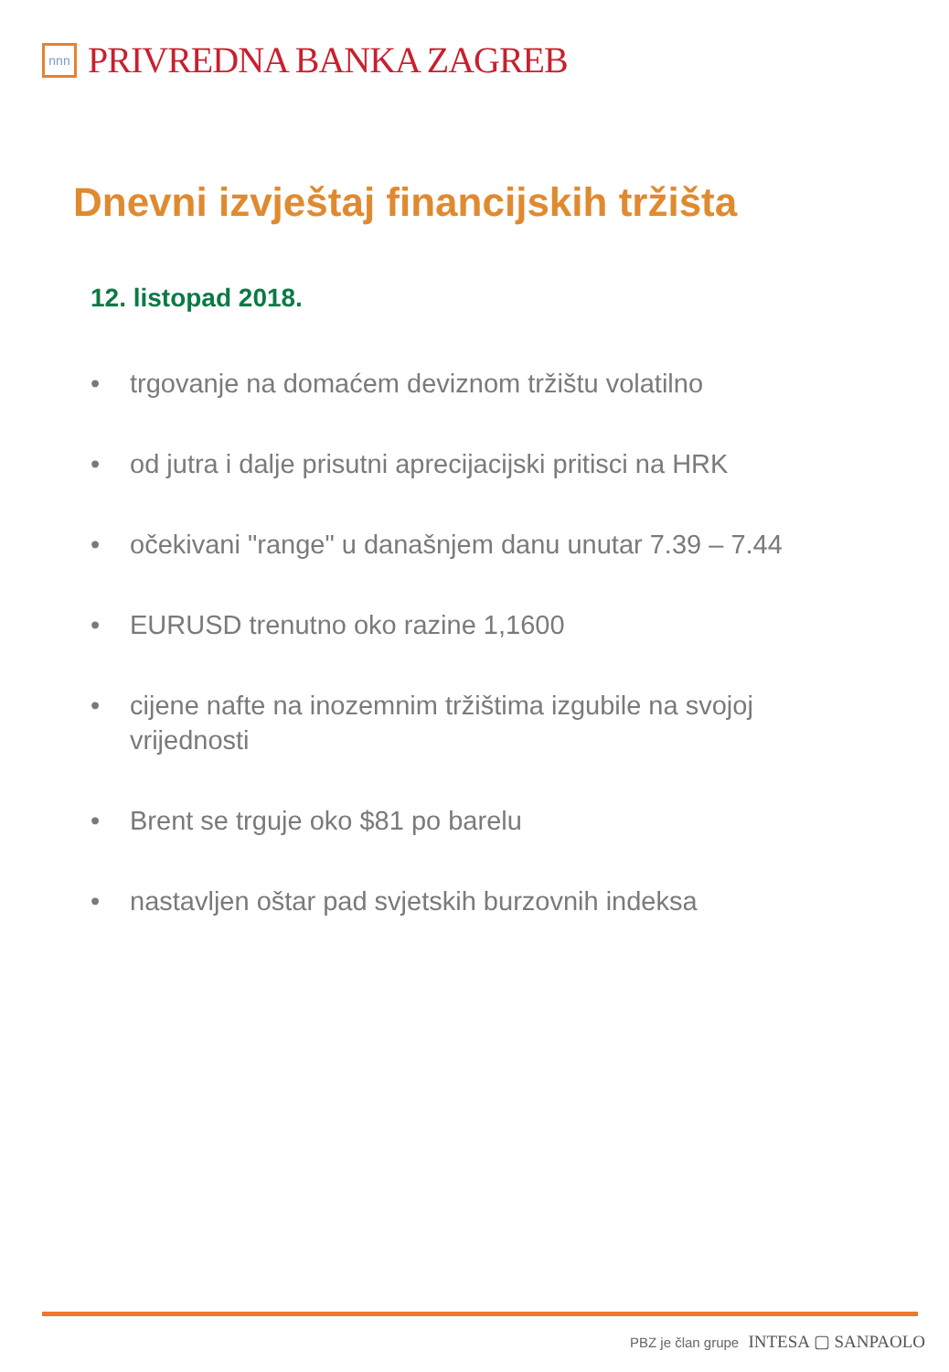nnn
PRIVREDNA BANKA ZAGREB
Dnevni izvještaj financijskih tržišta
12. listopad 2018.
• trgovanje na domaćem deviznom tržištu volatilno
• od jutra i dalje prisutni aprecijacijski pritisci na HRK
• očekivani "range" u današnjem danu unutar 7.39 – 7.44
• EURUSD trenutno oko razine 1,1600
• cijene nafte na inozemnim tržištima izgubile na svojoj vrijednosti
• Brent se trguje oko $81 po barelu
• nastavljen oštar pad svjetskih burzovnih indeksa
PBZ je član grupe INTESA ▢ SANPAOLO